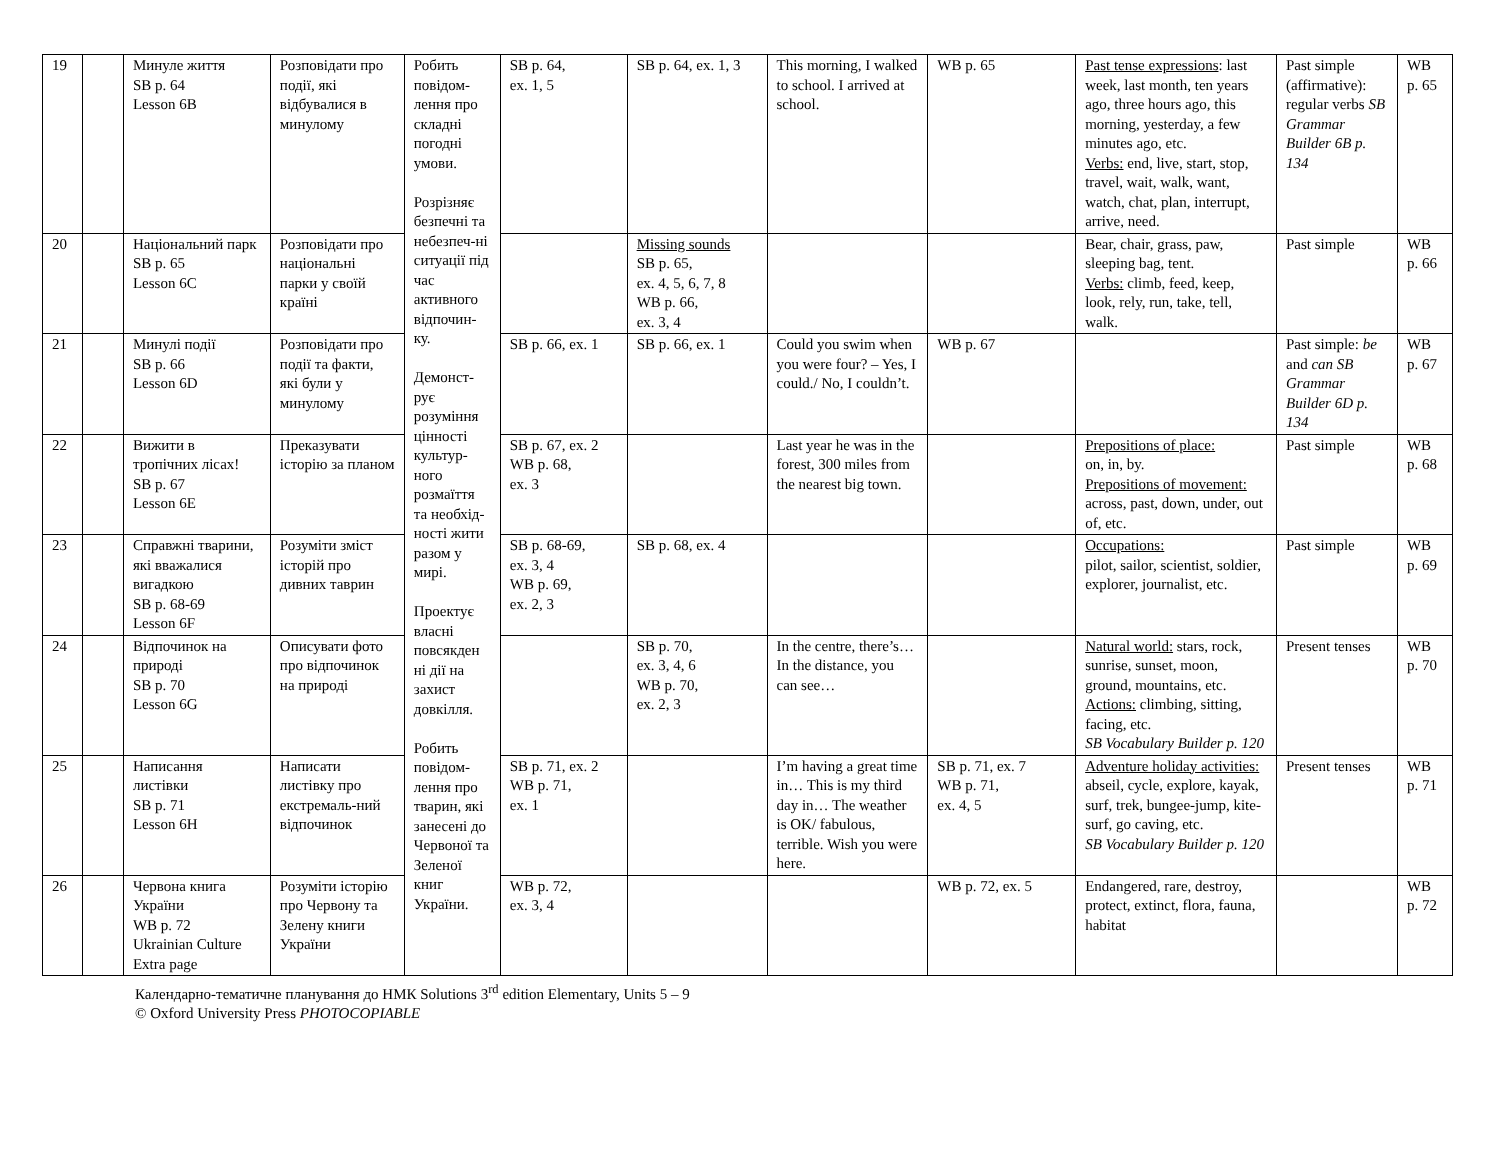| 19 | | Минуле життя SB p. 64 Lesson 6B | Розповідати про події, які відбувалися в минулому | Робить повідом-лення про складні погодні умови. Розрізняє безпечні та небезпеч-ні ситуації під час активного відпочин-ку. Демонст-рує розуміння цінності культур-ного розмаїття та необхід-ності жити разом у мирі. Проектує власні повсякден ні дії на захист довкілля. Робить повідом-лення про тварин, які занесені до Червоної та Зеленої книг України. | SB p. 64, ex. 1, 5 | SB p. 64, ex. 1, 3 | This morning, I walked to school. I arrived at school. | WB p. 65 | Past tense expressions : last week, last month, ten years ago, three hours ago, this morning, yesterday, a few minutes ago, etc. Verbs: end, live, start, stop, travel, wait, walk, want, watch, chat, plan, interrupt, arrive, need. | Past simple (affirmative): regular verbs SB Grammar Builder 6B p. 134 | WB p. 65 |
| 20 | | Національний парк SB p. 65 Lesson 6C | Розповідати про національні парки у своїй країні | | | Missing sounds SB p. 65, ex. 4, 5, 6, 7, 8 WB p. 66, ex. 3, 4 | | | Bear, chair, grass, paw, sleeping bag, tent. Verbs: climb, feed, keep, look, rely, run, take, tell, walk. | Past simple | WB p. 66 |
| 21 | | Минулі події SB p. 66 Lesson 6D | Розповідати про події та факти, які були у минулому | | SB p. 66, ex. 1 | SB p. 66, ex. 1 | Could you swim when you were four? – Yes, I could./ No, I couldn’t. | WB p. 67 | | Past simple: be and can SB Grammar Builder 6D p. 134 | WB p. 67 |
| 22 | | Вижити в тропічних лісах! SB p. 67 Lesson 6E | Преказувати історію за планом | | SB p. 67, ex. 2 WB p. 68, ex. 3 | | Last year he was in the forest, 300 miles from the nearest big town. | | Prepositions of place: on, in, by. Prepositions of movement: across, past, down, under, out of, etc. | Past simple | WB p. 68 |
| 23 | | Справжні тварини, які вважалися вигадкою SB p. 68-69 Lesson 6F | Розуміти зміст історій про дивних таврин | | SB p. 68-69, ex. 3, 4 WB p. 69, ex. 2, 3 | SB p. 68, ex. 4 | | | Occupations: pilot, sailor, scientist, soldier, explorer, journalist, etc. | Past simple | WB p. 69 |
| 24 | | Відпочинок на природі SB p. 70 Lesson 6G | Описувати фото про відпочинок на природі | | | SB p. 70, ex. 3, 4, 6 WB p. 70, ex. 2, 3 | In the centre, there’s… In the distance, you can see… | | Natural world: stars, rock, sunrise, sunset, moon, ground, mountains, etc. Actions: climbing, sitting, facing, etc. SB Vocabulary Builder p. 120 | Present tenses | WB p. 70 |
| 25 | | Написання листівки SB p. 71 Lesson 6H | Написати листівку про екстремаль-ний відпочинок | | SB p. 71, ex. 2 WB p. 71, ex. 1 | | I’m having a great time in… This is my third day in… The weather is OK/ fabulous, terrible. Wish you were here. | SB p. 71, ex. 7 WB p. 71, ex. 4, 5 | Adventure holiday activities: abseil, cycle, explore, kayak, surf, trek, bungee-jump, kite-surf, go caving, etc. SB Vocabulary Builder p. 120 | Present tenses | WB p. 71 |
| 26 | | Червона книга України WB p. 72 Ukrainian Culture Extra page | Розуміти історію про Червону та Зелену книги України | | WB p. 72, ex. 3, 4 | | | WB p. 72, ex. 5 | Endangered, rare, destroy, protect, extinct, flora, fauna, habitat | | WB p. 72 |
Календарно-тематичне планування до НМК Solutions 3<sup>rd</sup> edition Elementary, Units 5 – 9
© Oxford University Press PHOTOCOPIABLE